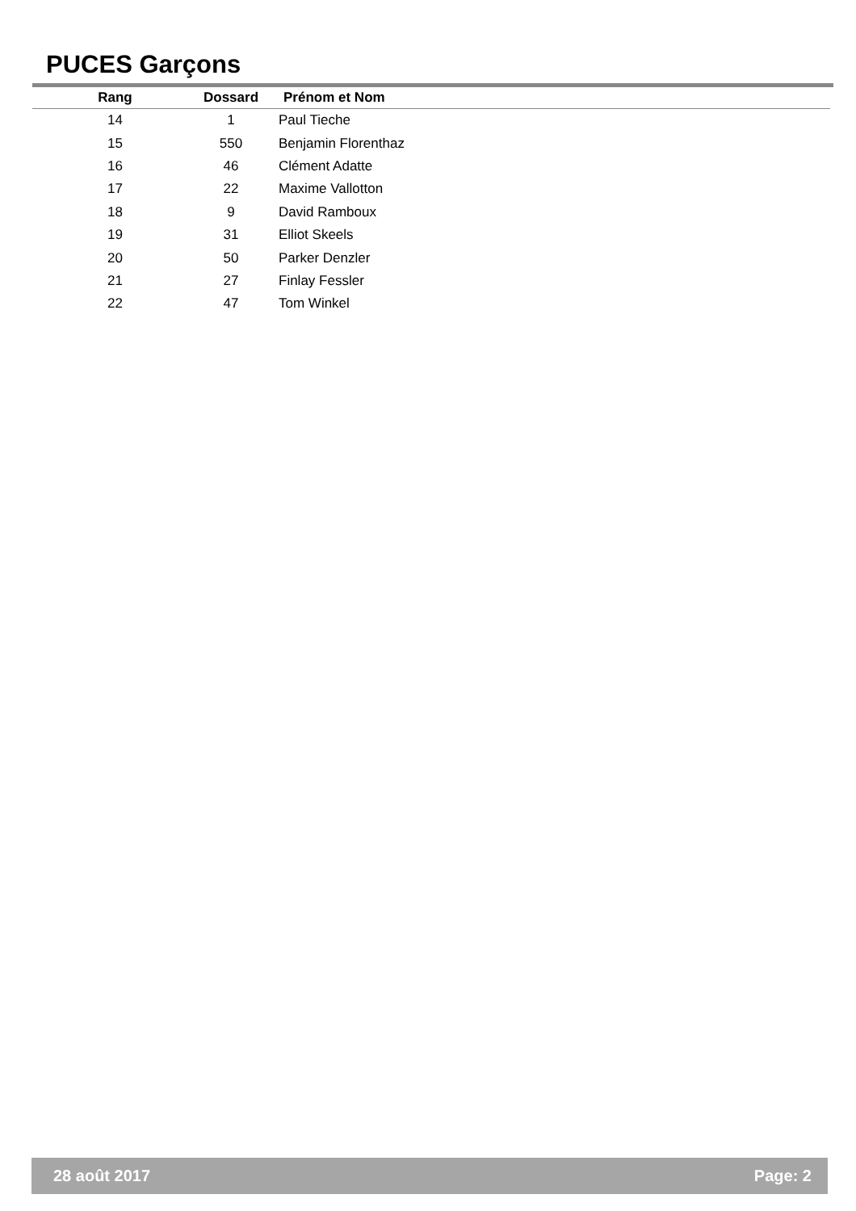PUCES Garçons
| Rang | Dossard | Prénom et Nom |
| --- | --- | --- |
| 14 | 1 | Paul Tieche |
| 15 | 550 | Benjamin Florenthaz |
| 16 | 46 | Clément Adatte |
| 17 | 22 | Maxime Vallotton |
| 18 | 9 | David Ramboux |
| 19 | 31 | Elliot Skeels |
| 20 | 50 | Parker Denzler |
| 21 | 27 | Finlay Fessler |
| 22 | 47 | Tom Winkel |
28 août 2017 Page: 2